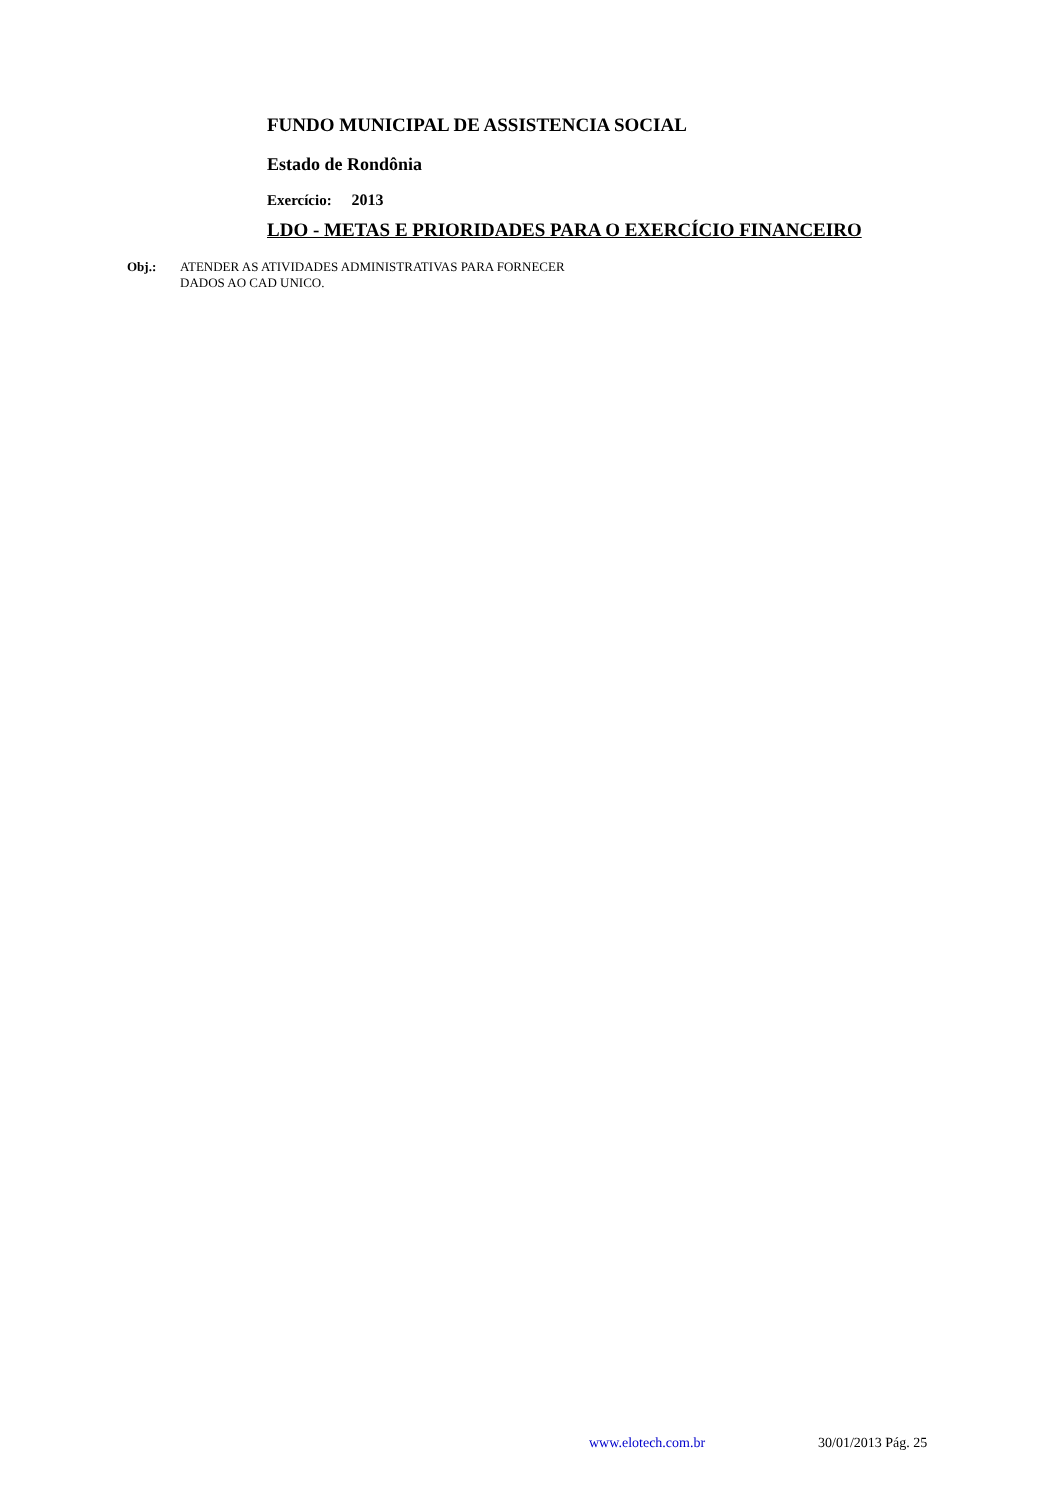FUNDO MUNICIPAL DE ASSISTENCIA SOCIAL
Estado de Rondônia
Exercício: 2013
LDO - METAS E PRIORIDADES PARA O EXERCÍCIO FINANCEIRO
Obj.: ATENDER AS ATIVIDADES ADMINISTRATIVAS PARA FORNECER
DADOS AO CAD UNICO.
www.elotech.com.br 30/01/2013 Pág. 25